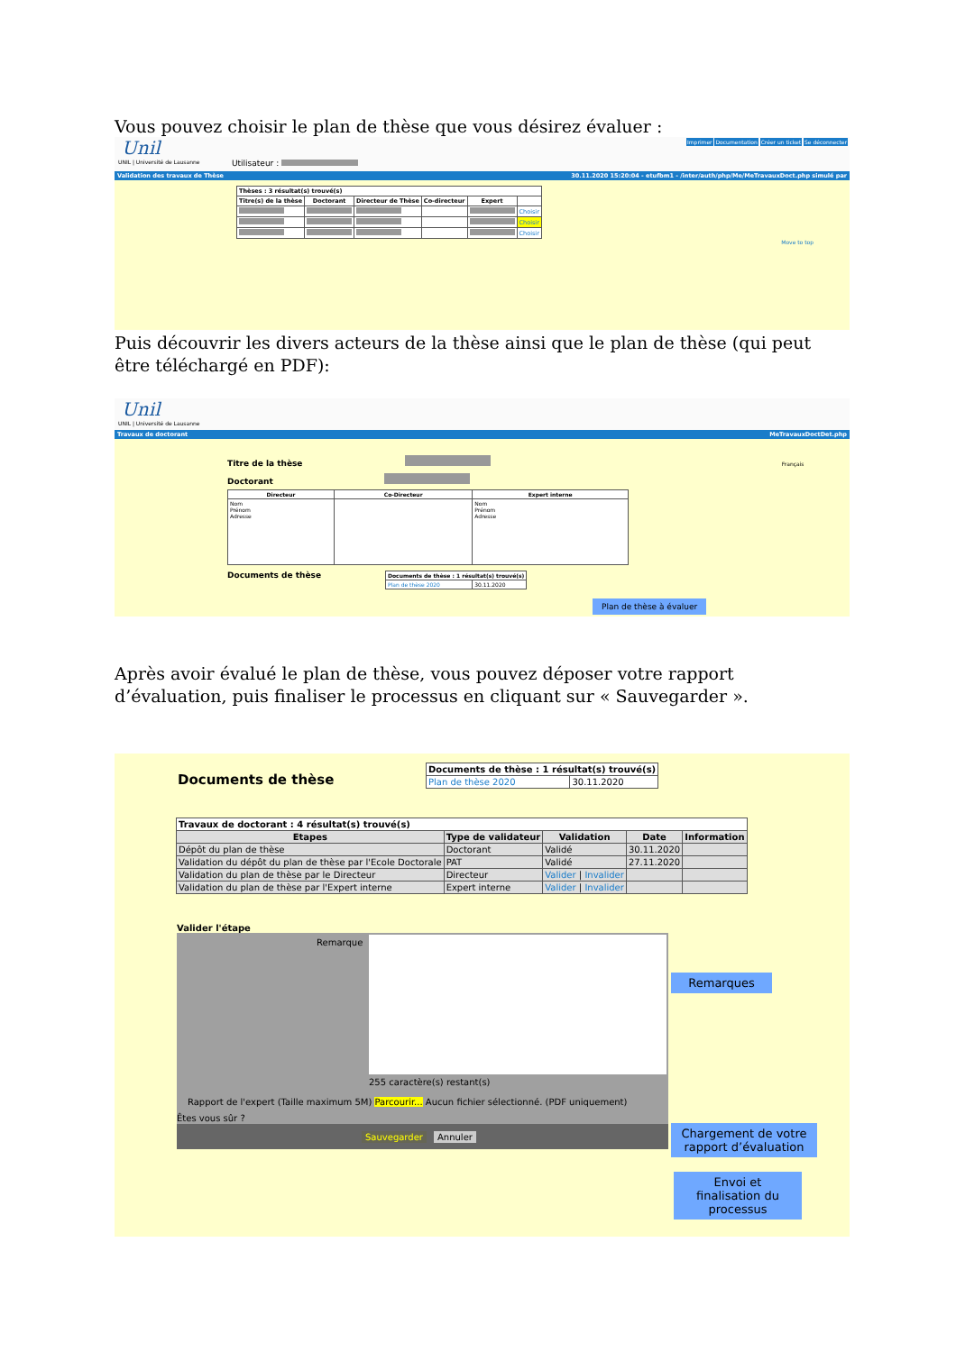Vous pouvez choisir le plan de thèse que vous désirez évaluer :
Unil
UNIL | Université de Lausanne
Utilisateur :
Imprimer Documentation Créer un ticket Se déconnecter
Validation des travaux de Thèse 30.11.2020 15:20:04 - etufbm1 - /inter/auth/php/Me/MeTravauxDoct.php simulé par
| Thèses : 3 résultat(s) trouvé(s) | | | | | |
| --- | --- | --- | --- | --- | --- |
| Titre(s) de la thèse | Doctorant | Directeur de Thèse | Co-directeur | Expert | |
| | | | | | Choisir |
| | | | | | Choisir |
| | | | | | Choisir |
Move to top
Puis découvrir les divers acteurs de la thèse ainsi que le plan de thèse (qui peut être téléchargé en PDF):
Unil
UNIL | Université de Lausanne
Travaux de doctorant MeTravauxDoctDet.php
Titre de la thèse Français
Doctorant
| Directeur | Co-Directeur | Expert interne |
| --- | --- | --- |
| Nom Prénom Adresse | | Nom Prénom Adresse |
Documents de thèse
| Documents de thèse : 1 résultat(s) trouvé(s) | |
| --- | --- |
| Plan de thèse 2020 | 30.11.2020 |
Plan de thèse à évaluer
Après avoir évalué le plan de thèse, vous pouvez déposer votre rapport d’évaluation, puis finaliser le processus en cliquant sur « Sauvegarder ».
Documents de thèse
| Documents de thèse : 1 résultat(s) trouvé(s) | |
| --- | --- |
| Plan de thèse 2020 | 30.11.2020 |
| Travaux de doctorant : 4 résultat(s) trouvé(s) | | | | |
| --- | --- | --- | --- | --- |
| Etapes | Type de validateur | Validation | Date | Information |
| Dépôt du plan de thèse | Doctorant | Validé | 30.11.2020 | |
| Validation du dépôt du plan de thèse par l'Ecole Doctorale | PAT | Validé | 27.11.2020 | |
| Validation du plan de thèse par le Directeur | Directeur | Valider / Invalider | | |
| Validation du plan de thèse par l'Expert interne | Expert interne | Valider / Invalider | | |
Valider l'étape
Remarque
255 caractère(s) restant(s)
Rapport de l'expert (Taille maximum 5M) Parcourir... Aucun fichier sélectionné. (PDF uniquement)
Êtes vous sûr ?
Sauvegarder Annuler
Remarques
Chargement de votre rapport d’évaluation
Envoi et finalisation du processus